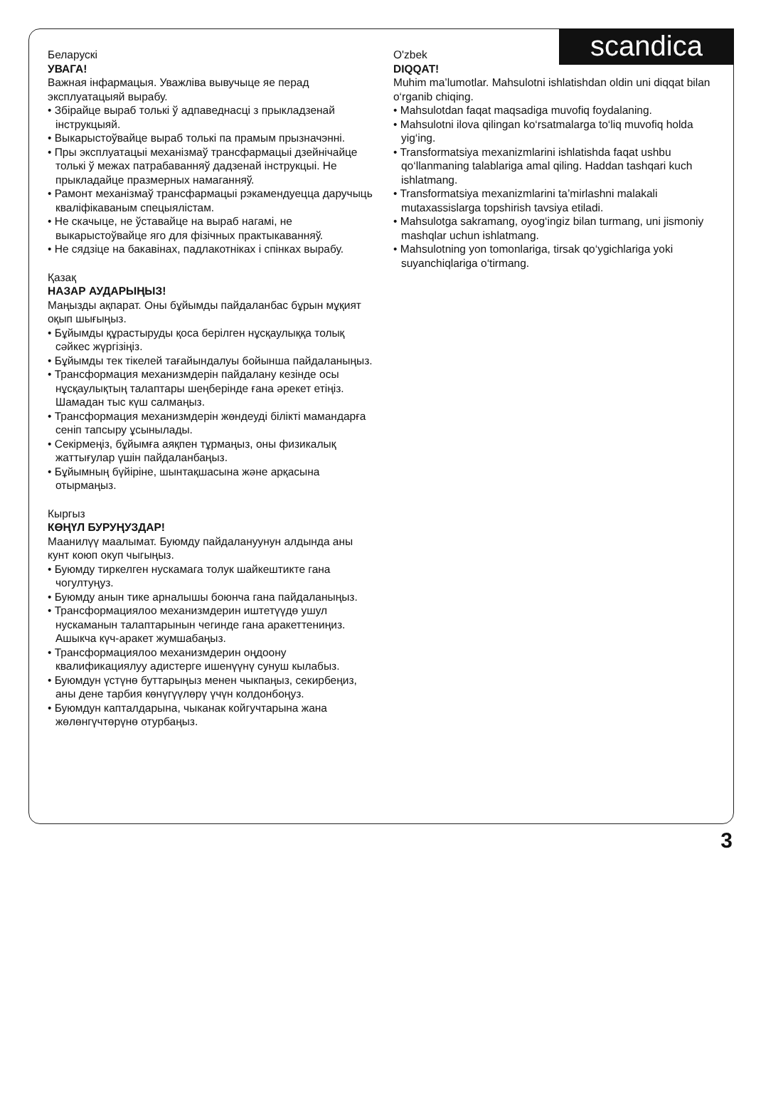Беларускі
УВАГА!
Важная інфармацыя. Уважліва вывучыце яе перад эксплуатацыяй вырабу.
• Збірайце выраб толькі ў адпаведнасці з прыкладзенай інструкцыяй.
• Выкарыстоўвайце выраб толькі па прамым прызначэнні.
• Пры эксплуатацыі механізмаў трансфармацыі дзейнічайце толькі ў межах патрабаванняў дадзенай інструкцыі. Не прыкладайце празмерных намаганняў.
• Рамонт механізмаў трансфармацыі рэкамендуецца даручыць кваліфікаваным спецыялістам.
• Не скачыце, не ўставайце на выраб нагамі, не выкарыстоўвайце яго для фізічных практыкаванняў.
• Не сядзіце на бакавінах, падлакотніках і спінках вырабу.
Қазақ
НАЗАР АУДАРЫҢЫЗ!
Маңызды ақпарат. Оны бұйымды пайдаланбас бұрын мұқият оқып шығыңыз.
• Бұйымды құрастыруды қоса берілген нұсқаулыққа толық сәйкес жүргізіңіз.
• Бұйымды тек тікелей тағайындалуы бойынша пайдаланыңыз.
• Трансформация механизмдерін пайдалану кезінде осы нұсқаулықтың талаптары шеңберінде ғана әрекет етіңіз. Шамадан тыс күш салмаңыз.
• Трансформация механизмдерін жөндеуді білікті мамандарға сеніп тапсыру ұсынылады.
• Секірмеңіз, бұйымға аяқпен тұрмаңыз, оны физикалық жаттығулар үшін пайдаланбаңыз.
• Бұйымның бүйіріне, шынтақшасына және арқасына отырмаңыз.
Кыргыз
КӨҢҮЛ БУРУҢУЗДАР!
Маанилүү маалымат. Буюмду пайдалануунун алдында аны кунт коюп окуп чыгыңыз.
• Буюмду тиркелген нускамага толук шайкештикте гана чогултуңуз.
• Буюмду анын тике арналышы боюнча гана пайдаланыңыз.
• Трансформациялоо механизмдерин иштетүүдө ушул нускаманын талаптарынын чегинде гана аракеттениңиз. Ашыкча күч-аракет жумшабаңыз.
• Трансформациялоо механизмдерин оңдоону квалификациялуу адистерге ишенүүнү сунуш кылабыз.
• Буюмдун үстүнө буттарыңыз менен чыкпаңыз, секирбеңиз, аны дене тарбия көнүгүүлөрү үчүн колдонбоңуз.
• Буюмдун капталдарына, чыканак койгучтарына жана жөлөнгүчтөрүнө отурбаңыз.
O'zbek
DIQQAT!
Muhim ma’lumotlar. Mahsulotni ishlatishdan oldin uni diqqat bilan o‘rganib chiqing.
• Mahsulotdan faqat maqsadiga muvofiq foydalaning.
• Mahsulotni ilova qilingan ko‘rsatmalarga to‘liq muvofiq holda yig‘ing.
• Transformatsiya mexanizmlarini ishlatishda faqat ushbu qo‘llanmaning talablariga amal qiling. Haddan tashqari kuch ishlatmang.
• Transformatsiya mexanizmlarini ta’mirlashni malakali mutaxassislarga topshirish tavsiya etiladi.
• Mahsulotga sakramang, oyog‘ingiz bilan turmang, uni jismoniy mashqlar uchun ishlatmang.
• Mahsulotning yon tomonlariga, tirsak qo‘ygichlariga yoki suyanchiqlariga o‘tirmang.
scandica
3